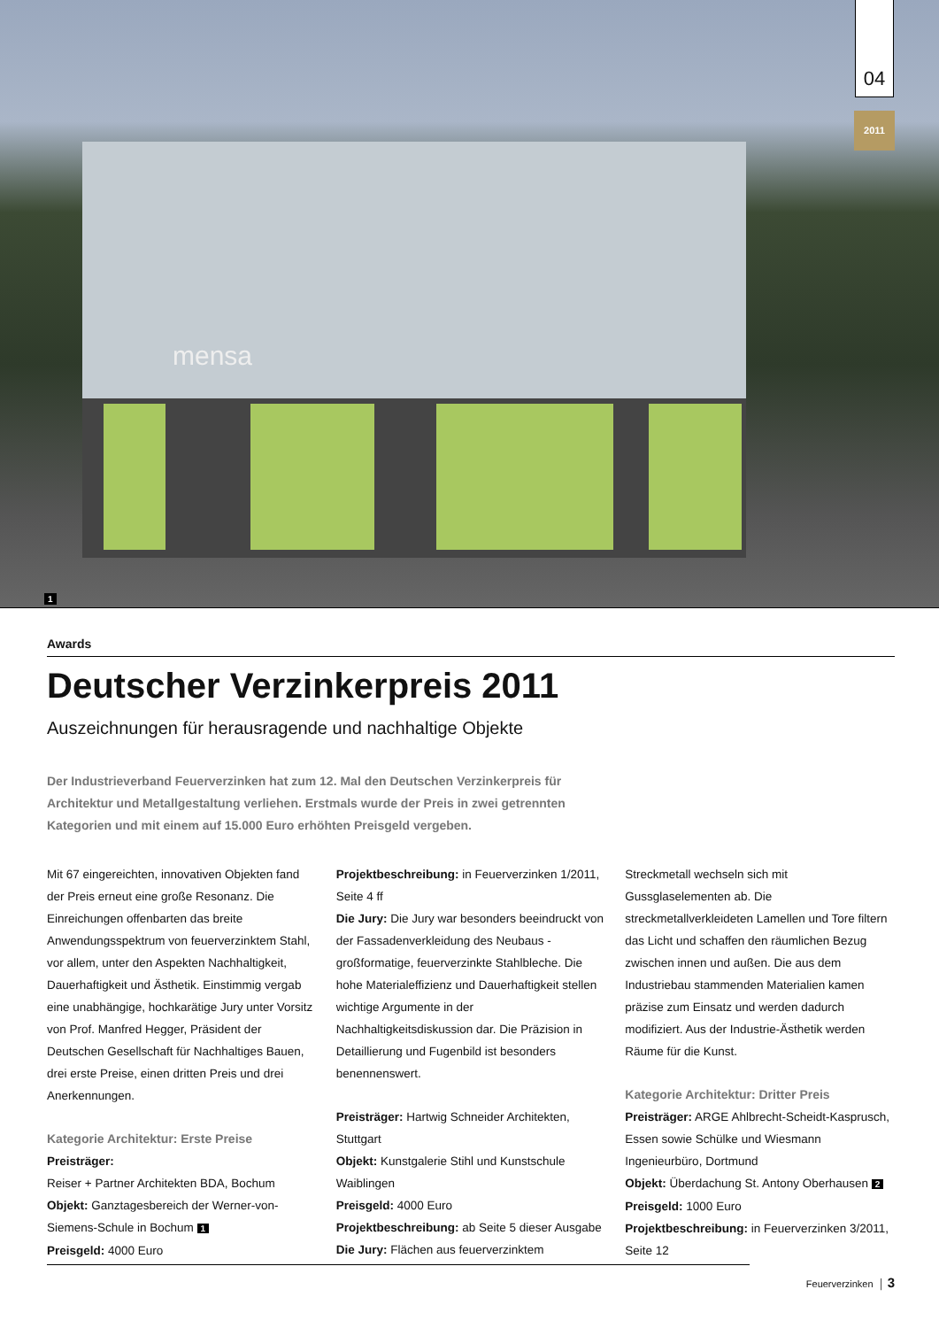mensa
04
2011
1
Awards
Deutscher Verzinkerpreis 2011
Auszeichnungen für herausragende und nachhaltige Objekte
Der Industrieverband Feuerverzinken hat zum 12. Mal den Deutschen Verzinkerpreis für Architektur und Metallgestaltung verliehen. Erstmals wurde der Preis in zwei getrennten Kategorien und mit einem auf 15.000 Euro erhöhten Preisgeld vergeben.
Mit 67 eingereichten, innovativen Objekten fand der Preis erneut eine große Resonanz. Die Einreichungen offenbarten das breite Anwendungsspektrum von feuerverzinktem Stahl, vor allem, unter den Aspekten Nachhaltigkeit, Dauerhaftigkeit und Ästhetik. Einstimmig vergab eine unabhängige, hochkarätige Jury unter Vorsitz von Prof. Manfred Hegger, Präsident der Deutschen Gesellschaft für Nachhaltiges Bauen, drei erste Preise, einen dritten Preis und drei Anerkennungen.
Kategorie Architektur: Erste Preise
Preisträger:
Reiser + Partner Architekten BDA, Bochum
Objekt: Ganztagesbereich der Werner-von-Siemens-Schule in Bochum 1
Preisgeld: 4000 Euro
Projektbeschreibung: in Feuerverzinken 1/2011, Seite 4 ff
Die Jury: Die Jury war besonders beeindruckt von der Fassadenverkleidung des Neubaus - großformatige, feuerverzinkte Stahlbleche. Die hohe Materialeffizienz und Dauerhaftigkeit stellen wichtige Argumente in der Nachhaltigkeitsdiskussion dar. Die Präzision in Detaillierung und Fugenbild ist besonders benennenswert.
Preisträger: Hartwig Schneider Architekten, Stuttgart
Objekt: Kunstgalerie Stihl und Kunstschule Waiblingen
Preisgeld: 4000 Euro
Projektbeschreibung: ab Seite 5 dieser Ausgabe
Die Jury: Flächen aus feuerverzinktem Streckmetall wechseln sich mit Gussglaselementen ab. Die streckmetallverkleideten Lamellen und Tore filtern das Licht und schaffen den räumlichen Bezug zwischen innen und außen. Die aus dem Industriebau stammenden Materialien kamen präzise zum Einsatz und werden dadurch modifiziert. Aus der Industrie-Ästhetik werden Räume für die Kunst.
Kategorie Architektur: Dritter Preis
Preisträger: ARGE Ahlbrecht-Scheidt-Kasprusch, Essen sowie Schülke und Wiesmann Ingenieurbüro, Dortmund
Objekt: Überdachung St. Antony Oberhausen 2
Preisgeld: 1000 Euro
Projektbeschreibung: in Feuerverzinken 3/2011, Seite 12
Feuerverzinken │ 3